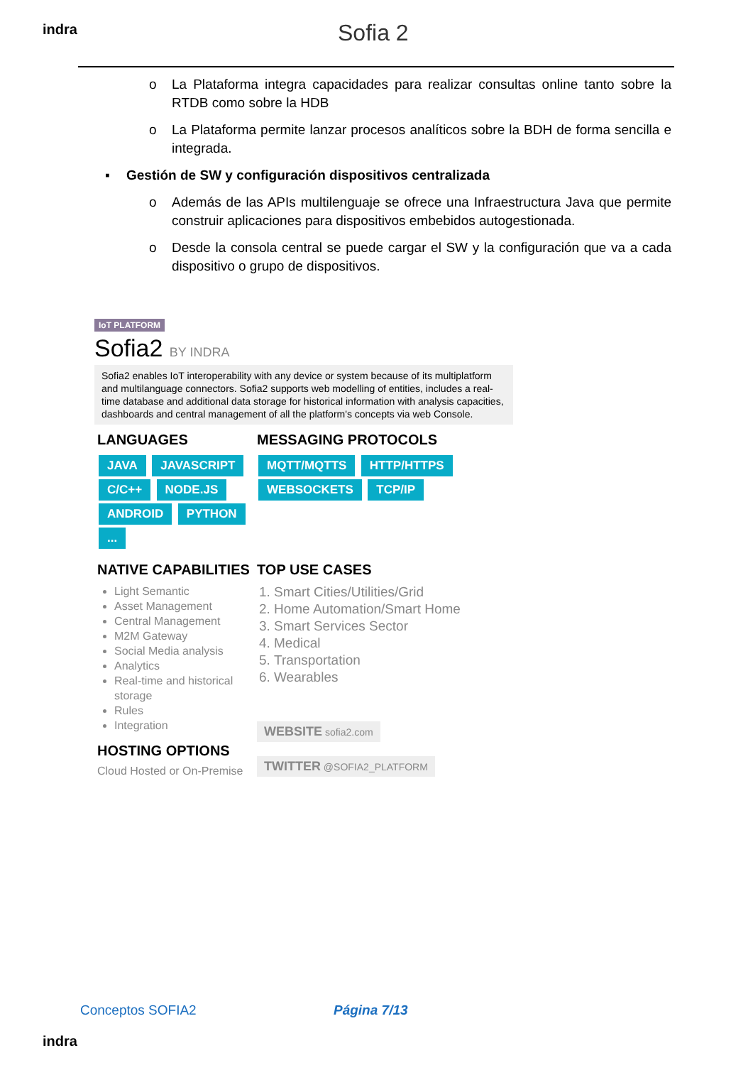indra Sofia 2
o La Plataforma integra capacidades para realizar consultas online tanto sobre la RTDB como sobre la HDB
o La Plataforma permite lanzar procesos analíticos sobre la BDH de forma sencilla e integrada.
▪ Gestión de SW y configuración dispositivos centralizada
o Además de las APIs multilenguaje se ofrece una Infraestructura Java que permite construir aplicaciones para dispositivos embebidos autogestionada.
o Desde la consola central se puede cargar el SW y la configuración que va a cada dispositivo o grupo de dispositivos.
IoT PLATFORM
Sofia2 BY INDRA
Sofia2 enables IoT interoperability with any device or system because of its multiplatform and multilanguage connectors. Sofia2 supports web modelling of entities, includes a real-time database and additional data storage for historical information with analysis capacities, dashboards and central management of all the platform's concepts via web Console.
LANGUAGES
JAVA JAVASCRIPT C/C++ NODE.JS ANDROID PYTHON ...
MESSAGING PROTOCOLS
MQTT/MQTTS HTTP/HTTPS WEBSOCKETS TCP/IP
NATIVE CAPABILITIES
Light Semantic
Asset Management
Central Management
M2M Gateway
Social Media analysis
Analytics
Real-time and historical storage
Rules
Integration
HOSTING OPTIONS
Cloud Hosted or On-Premise
TOP USE CASES
1. Smart Cities/Utilities/Grid
2. Home Automation/Smart Home
3. Smart Services Sector
4. Medical
5. Transportation
6. Wearables
WEBSITE sofia2.com
TWITTER @SOFIA2_PLATFORM
Conceptos SOFIA2 Página 7/13
indra